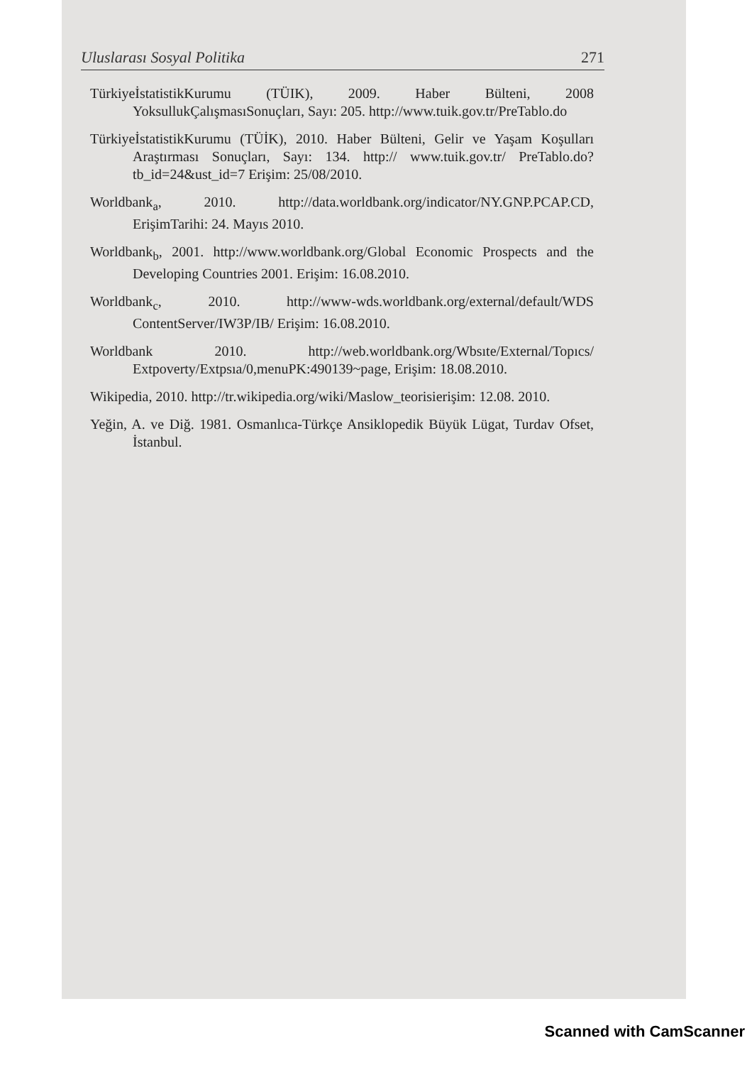Uluslarası Sosyal Politika 271
TürkiyeİstatistikKurumu (TÜIK), 2009. Haber Bülteni, 2008 YoksullukÇalışmasıSonuçları, Sayı: 205. http://www.tuik.gov.tr/PreTablo.do
TürkiyeİstatistikKurumu (TÜİK), 2010. Haber Bülteni, Gelir ve Yaşam Koşulları Araştırması Sonuçları, Sayı: 134. http:// www.tuik.gov.tr/ PreTablo.do?tb_id=24&ust_id=7 Erişim: 25/08/2010.
Worldbank<sub>a</sub>, 2010. http://data.worldbank.org/indicator/NY.GNP.PCAP.CD, ErişimTarihi: 24. Mayıs 2010.
Worldbank<sub>b</sub>, 2001. http://www.worldbank.org/Global Economic Prospects and the Developing Countries 2001. Erişim: 16.08.2010.
Worldbank<sub>c</sub>, 2010. http://www-wds.worldbank.org/external/default/WDS ContentServer/IW3P/IB/ Erişim: 16.08.2010.
Worldbank 2010. http://web.worldbank.org/Wbsıte/External/Topıcs/ Extpoverty/Extpsıa/0,menuPK:490139~page, Erişim: 18.08.2010.
Wikipedia, 2010. http://tr.wikipedia.org/wiki/Maslow_teorisierişim: 12.08. 2010.
Yeğin, A. ve Diğ. 1981. Osmanlıca-Türkçe Ansiklopedik Büyük Lügat, Turdav Ofset, İstanbul.
Scanned with CamScanner